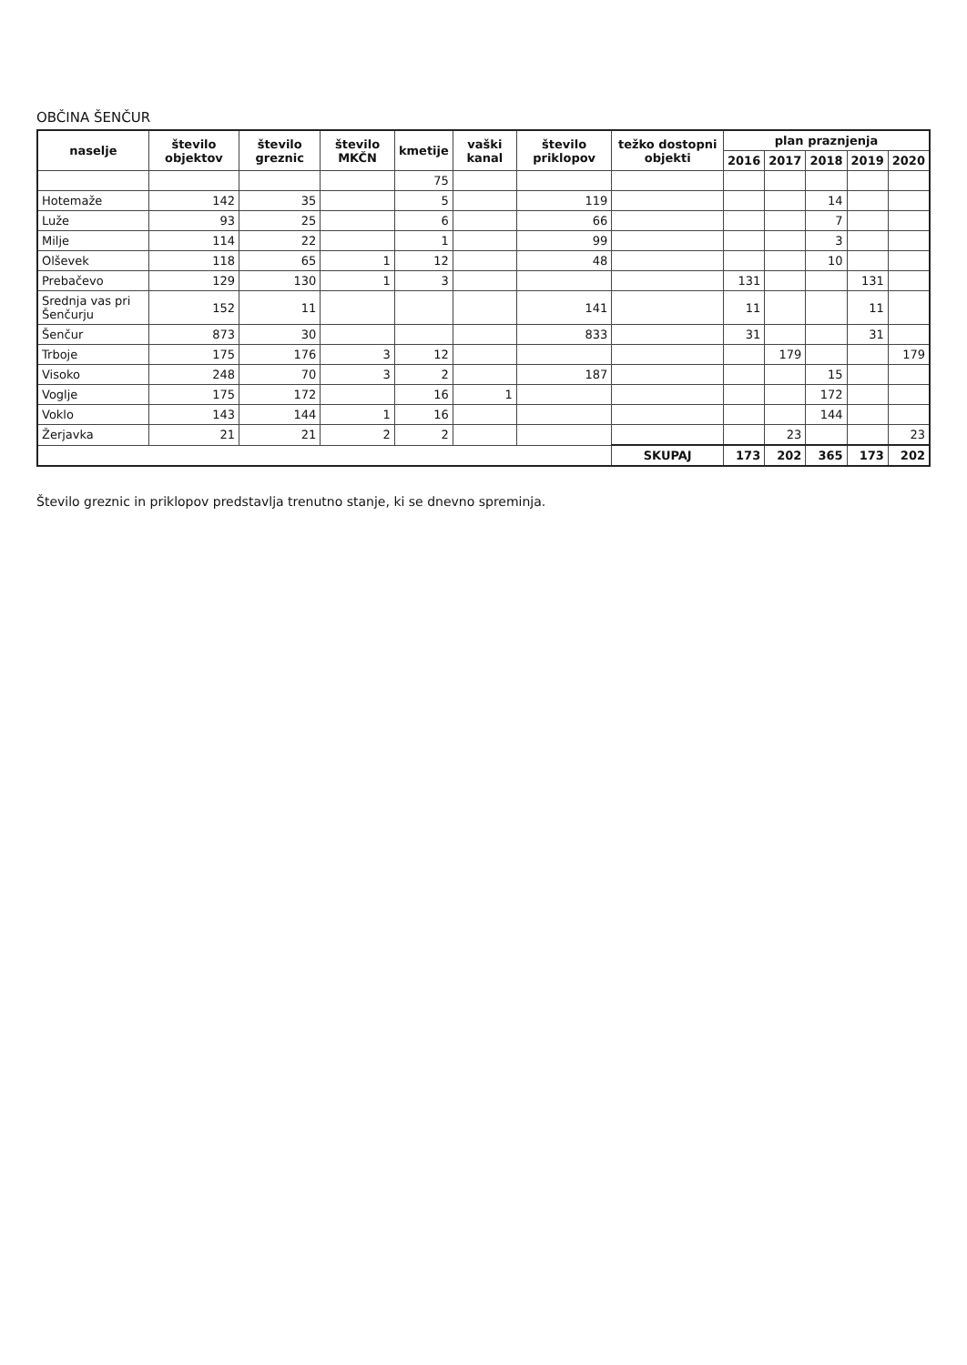OBČINA ŠENČUR
| naselje | število objektov | število greznic | število MKČN | kmetije | vaški kanal | število priklopov | težko dostopni objekti | plan praznjenja | | | | |
| --- | --- | --- | --- | --- | --- | --- | --- | --- | --- | --- | --- | --- |
| | | | | | | | | 2016 | 2017 | 2018 | 2019 | 2020 |
| | | | | 75 | | | | | | | | |
| Hotemaže | 142 | 35 | | 5 | | 119 | | | | 14 | | |
| Luže | 93 | 25 | | 6 | | 66 | | | | 7 | | |
| Milje | 114 | 22 | | 1 | | 99 | | | | 3 | | |
| Olševek | 118 | 65 | 1 | 12 | | 48 | | | | 10 | | |
| Prebačevo | 129 | 130 | 1 | 3 | | | | 131 | | | 131 | |
| Srednja vas pri Šenčurju | 152 | 11 | | | | 141 | | 11 | | | 11 | |
| Šenčur | 873 | 30 | | | | 833 | | 31 | | | 31 | |
| Trboje | 175 | 176 | 3 | 12 | | | | | 179 | | | 179 |
| Visoko | 248 | 70 | 3 | 2 | | 187 | | | | 15 | | |
| Voglje | 175 | 172 | | 16 | 1 | | | | | 172 | | |
| Voklo | 143 | 144 | 1 | 16 | | | | | | 144 | | |
| Žerjavka | 21 | 21 | 2 | 2 | | | | | 23 | | | 23 |
| | | | | | | | SKUPAJ | 173 | 202 | 365 | 173 | 202 |
Število greznic in priklopov predstavlja trenutno stanje, ki se dnevno spreminja.